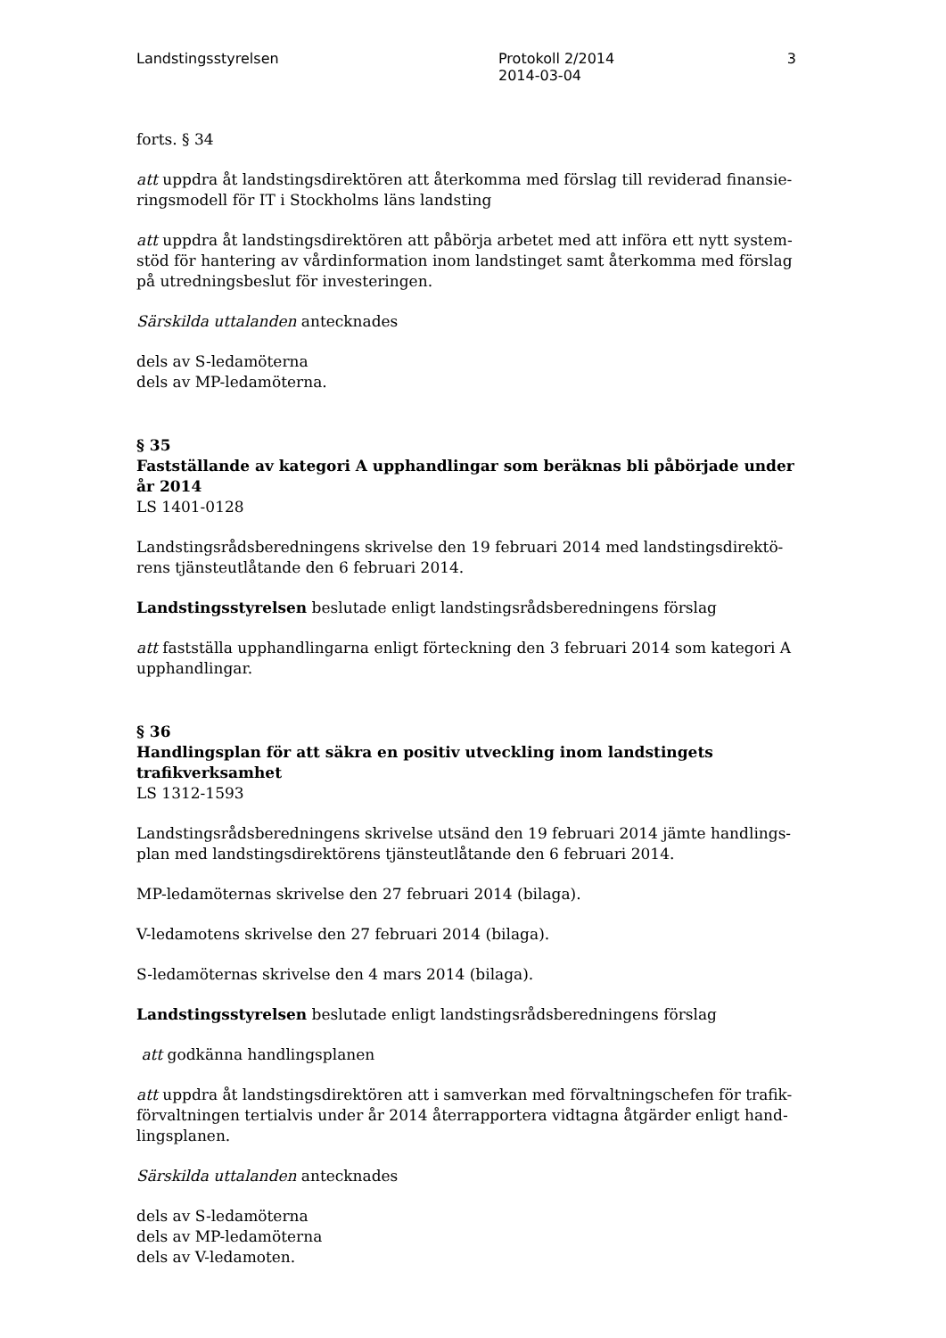Landstingsstyrelsen Protokoll 2/2014
2014-03-04
3
forts. § 34
att uppdra åt landstingsdirektören att återkomma med förslag till reviderad finansie-ringsmodell för IT i Stockholms läns landsting
att uppdra åt landstingsdirektören att påbörja arbetet med att införa ett nytt system-stöd för hantering av vårdinformation inom landstinget samt återkomma med förslag på utredningsbeslut för investeringen.
Särskilda uttalanden antecknades
dels av S-ledamöterna
dels av MP-ledamöterna.
§ 35
Fastställande av kategori A upphandlingar som beräknas bli påbörjade under år 2014
LS 1401-0128
Landstingsrådsberedningens skrivelse den 19 februari 2014 med landstingsdirektö-rens tjänsteutlåtande den 6 februari 2014.
Landstingsstyrelsen beslutade enligt landstingsrådsberedningens förslag
att fastställa upphandlingarna enligt förteckning den 3 februari 2014 som kategori A upphandlingar.
§ 36
Handlingsplan för att säkra en positiv utveckling inom landstingets trafikverksamhet
LS 1312-1593
Landstingsrådsberedningens skrivelse utsänd den 19 februari 2014 jämte handlings-plan med landstingsdirektörens tjänsteutlåtande den 6 februari 2014.
MP-ledamöternas skrivelse den 27 februari 2014 (bilaga).
V-ledamotens skrivelse den 27 februari 2014 (bilaga).
S-ledamöternas skrivelse den 4 mars 2014 (bilaga).
Landstingsstyrelsen beslutade enligt landstingsrådsberedningens förslag
att godkänna handlingsplanen
att uppdra åt landstingsdirektören att i samverkan med förvaltningschefen för trafik-förvaltningen tertialvis under år 2014 återrapportera vidtagna åtgärder enligt hand-lingsplanen.
Särskilda uttalanden antecknades
dels av S-ledamöterna
dels av MP-ledamöterna
dels av V-ledamoten.